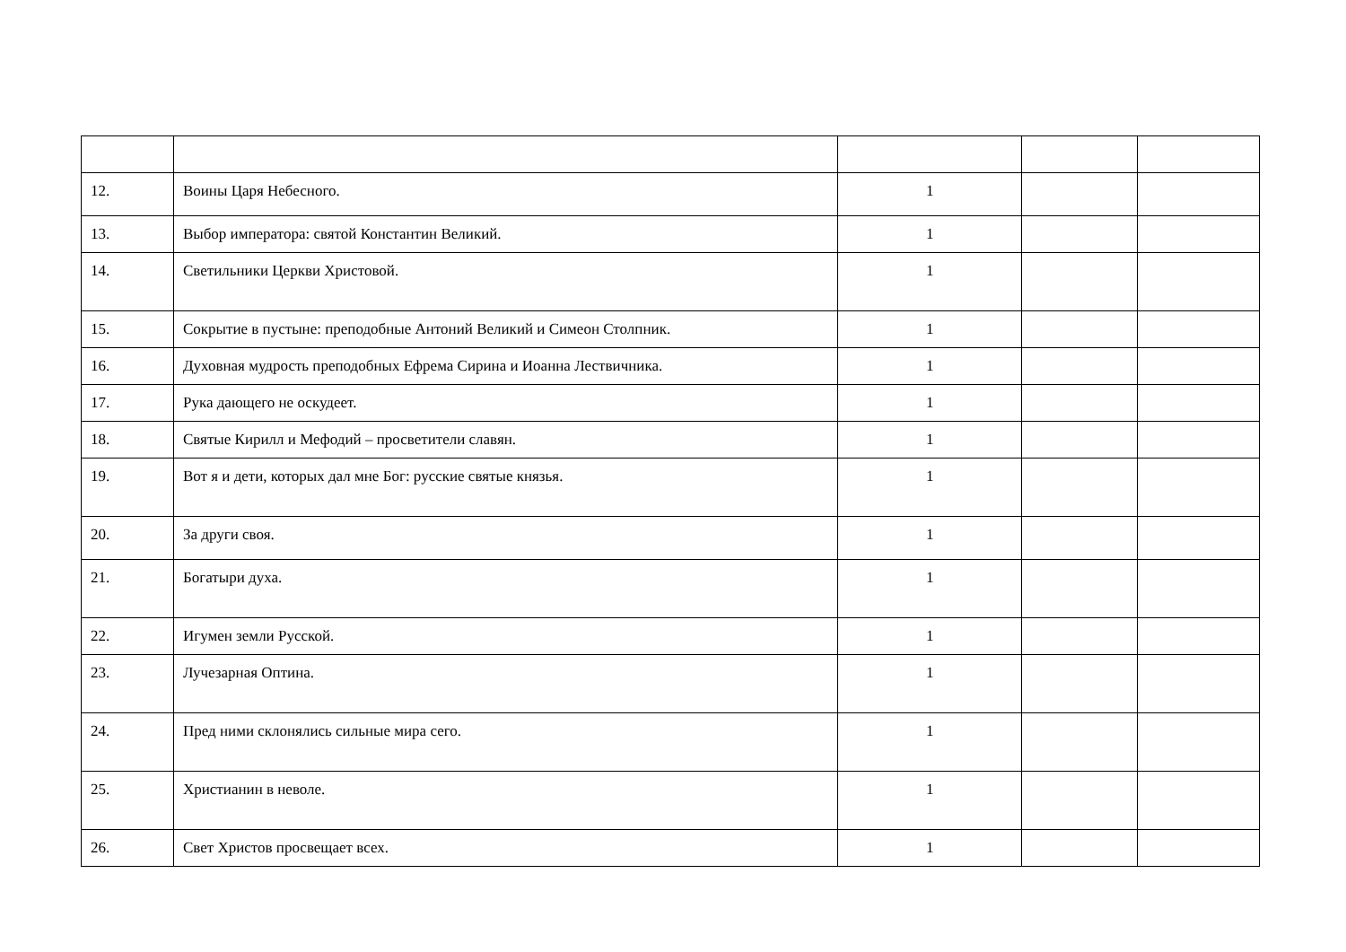| 12. | Воины Царя Небесного. | 1 | | |
| 13. | Выбор императора: святой Константин Великий. | 1 | | |
| 14. | Светильники Церкви Христовой. | 1 | | |
| 15. | Сокрытие в пустыне: преподобные Антоний Великий и Симеон Столпник. | 1 | | |
| 16. | Духовная мудрость преподобных Ефрема Сирина и Иоанна Лествичника. | 1 | | |
| 17. | Рука дающего не оскудеет. | 1 | | |
| 18. | Святые Кирилл и Мефодий – просветители славян. | 1 | | |
| 19. | Вот я и дети, которых дал мне Бог: русские святые князья. | 1 | | |
| 20. | За други своя. | 1 | | |
| 21. | Богатыри духа. | 1 | | |
| 22. | Игумен земли Русской. | 1 | | |
| 23. | Лучезарная Оптина. | 1 | | |
| 24. | Пред ними склонялись сильные мира сего. | 1 | | |
| 25. | Христианин в неволе. | 1 | | |
| 26. | Свет Христов просвещает всех. | 1 | | |